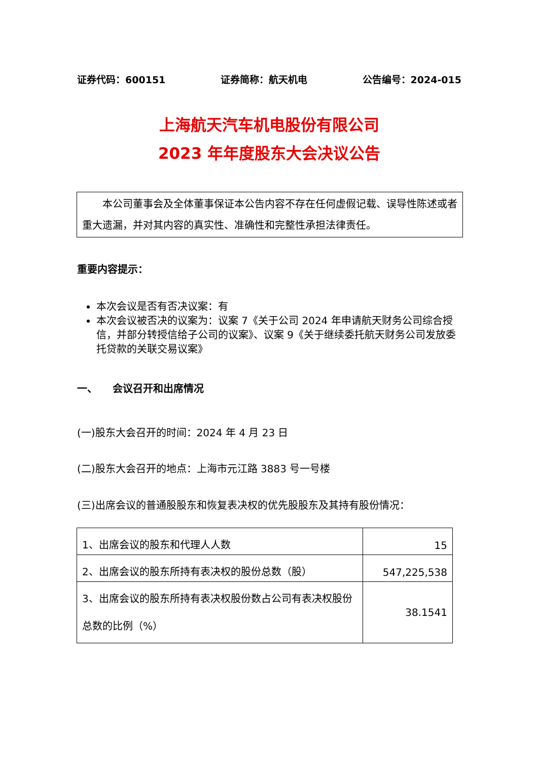证券代码：600151 证券简称：航天机电 公告编号：2024-015
上海航天汽车机电股份有限公司
2023 年年度股东大会决议公告
　　本公司董事会及全体董事保证本公告内容不存在任何虚假记载、误导性陈述或者重大遗漏，并对其内容的真实性、准确性和完整性承担法律责任。
重要内容提示：
本次会议是否有否决议案：有
本次会议被否决的议案为：议案 7《关于公司 2024 年申请航天财务公司综合授信，并部分转授信给子公司的议案》、议案 9《关于继续委托航天财务公司发放委托贷款的关联交易议案》
一、　　会议召开和出席情况
(一)股东大会召开的时间：2024 年 4 月 23 日
(二)股东大会召开的地点：上海市元江路 3883 号一号楼
(三)出席会议的普通股股东和恢复表决权的优先股股东及其持有股份情况：
| 1、出席会议的股东和代理人人数 | 15 |
| 2、出席会议的股东所持有表决权的股份总数（股） | 547,225,538 |
| 3、出席会议的股东所持有表决权股份数占公司有表决权股份总数的比例（%） | 38.1541 |